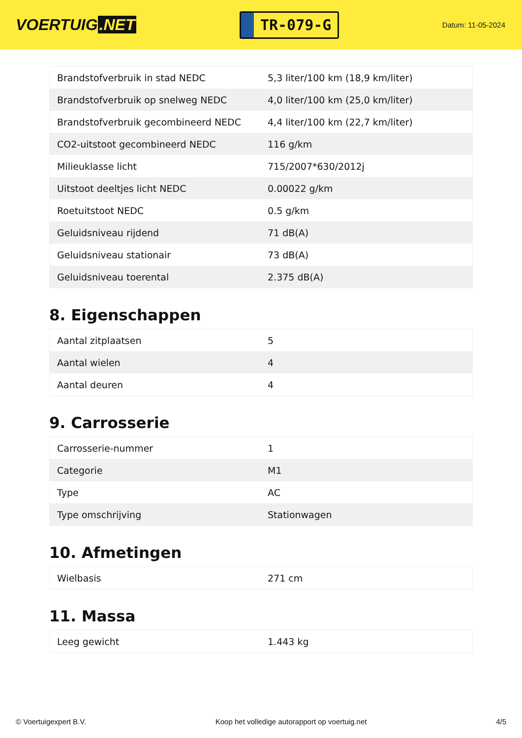VOERTUIG.NET
TR-079-G
Datum: 11-05-2024
| Brandstofverbruik in stad NEDC | 5,3 liter/100 km (18,9 km/liter) |
| Brandstofverbruik op snelweg NEDC | 4,0 liter/100 km (25,0 km/liter) |
| Brandstofverbruik gecombineerd NEDC | 4,4 liter/100 km (22,7 km/liter) |
| CO2-uitstoot gecombineerd NEDC | 116 g/km |
| Milieuklasse licht | 715/2007*630/2012j |
| Uitstoot deeltjes licht NEDC | 0.00022 g/km |
| Roetuitstoot NEDC | 0.5 g/km |
| Geluidsniveau rijdend | 71 dB(A) |
| Geluidsniveau stationair | 73 dB(A) |
| Geluidsniveau toerental | 2.375 dB(A) |
8. Eigenschappen
| Aantal zitplaatsen | 5 |
| Aantal wielen | 4 |
| Aantal deuren | 4 |
9. Carrosserie
| Carrosserie-nummer | 1 |
| Categorie | M1 |
| Type | AC |
| Type omschrijving | Stationwagen |
10. Afmetingen
| Wielbasis | 271 cm |
11. Massa
| Leeg gewicht | 1.443 kg |
© Voertuigexpert B.V. Koop het volledige autorapport op voertuig.net 4/5